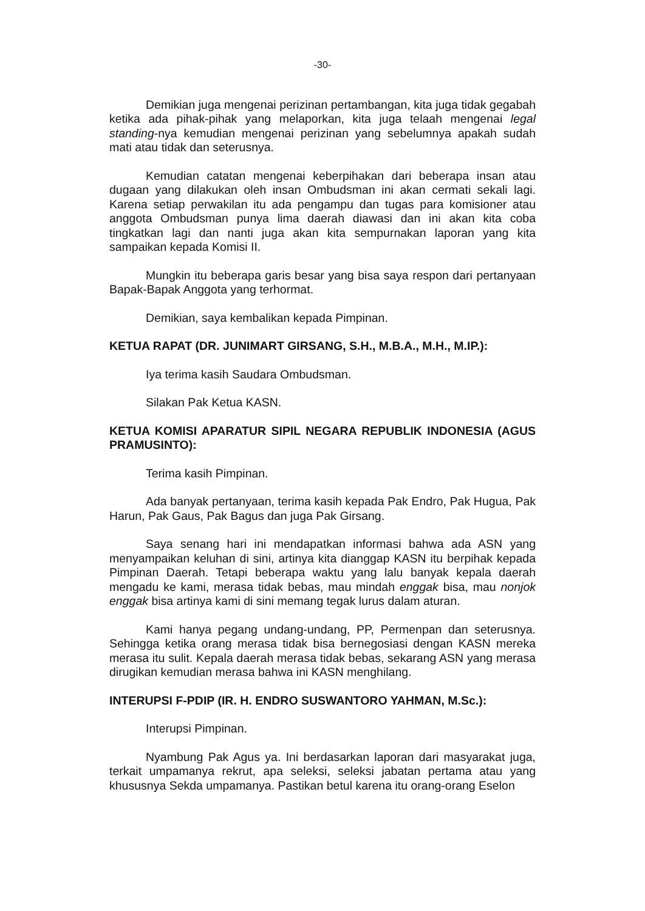-30-
Demikian juga mengenai perizinan pertambangan, kita juga tidak gegabah ketika ada pihak-pihak yang melaporkan, kita juga telaah mengenai legal standing-nya kemudian mengenai perizinan yang sebelumnya apakah sudah mati atau tidak dan seterusnya.
Kemudian catatan mengenai keberpihakan dari beberapa insan atau dugaan yang dilakukan oleh insan Ombudsman ini akan cermati sekali lagi. Karena setiap perwakilan itu ada pengampu dan tugas para komisioner atau anggota Ombudsman punya lima daerah diawasi dan ini akan kita coba tingkatkan lagi dan nanti juga akan kita sempurnakan laporan yang kita sampaikan kepada Komisi II.
Mungkin itu beberapa garis besar yang bisa saya respon dari pertanyaan Bapak-Bapak Anggota yang terhormat.
Demikian, saya kembalikan kepada Pimpinan.
KETUA RAPAT (DR. JUNIMART GIRSANG, S.H., M.B.A., M.H., M.IP.):
Iya terima kasih Saudara Ombudsman.
Silakan Pak Ketua KASN.
KETUA KOMISI APARATUR SIPIL NEGARA REPUBLIK INDONESIA (AGUS PRAMUSINTO):
Terima kasih Pimpinan.
Ada banyak pertanyaan, terima kasih kepada Pak Endro, Pak Hugua, Pak Harun, Pak Gaus, Pak Bagus dan juga Pak Girsang.
Saya senang hari ini mendapatkan informasi bahwa ada ASN yang menyampaikan keluhan di sini, artinya kita dianggap KASN itu berpihak kepada Pimpinan Daerah. Tetapi beberapa waktu yang lalu banyak kepala daerah mengadu ke kami, merasa tidak bebas, mau mindah enggak bisa, mau nonjok enggak bisa artinya kami di sini memang tegak lurus dalam aturan.
Kami hanya pegang undang-undang, PP, Permenpan dan seterusnya. Sehingga ketika orang merasa tidak bisa bernegosiasi dengan KASN mereka merasa itu sulit. Kepala daerah merasa tidak bebas, sekarang ASN yang merasa dirugikan kemudian merasa bahwa ini KASN menghilang.
INTERUPSI F-PDIP (IR. H. ENDRO SUSWANTORO YAHMAN, M.Sc.):
Interupsi Pimpinan.
Nyambung Pak Agus ya. Ini berdasarkan laporan dari masyarakat juga, terkait umpamanya rekrut, apa seleksi, seleksi jabatan pertama atau yang khususnya Sekda umpamanya. Pastikan betul karena itu orang-orang Eselon